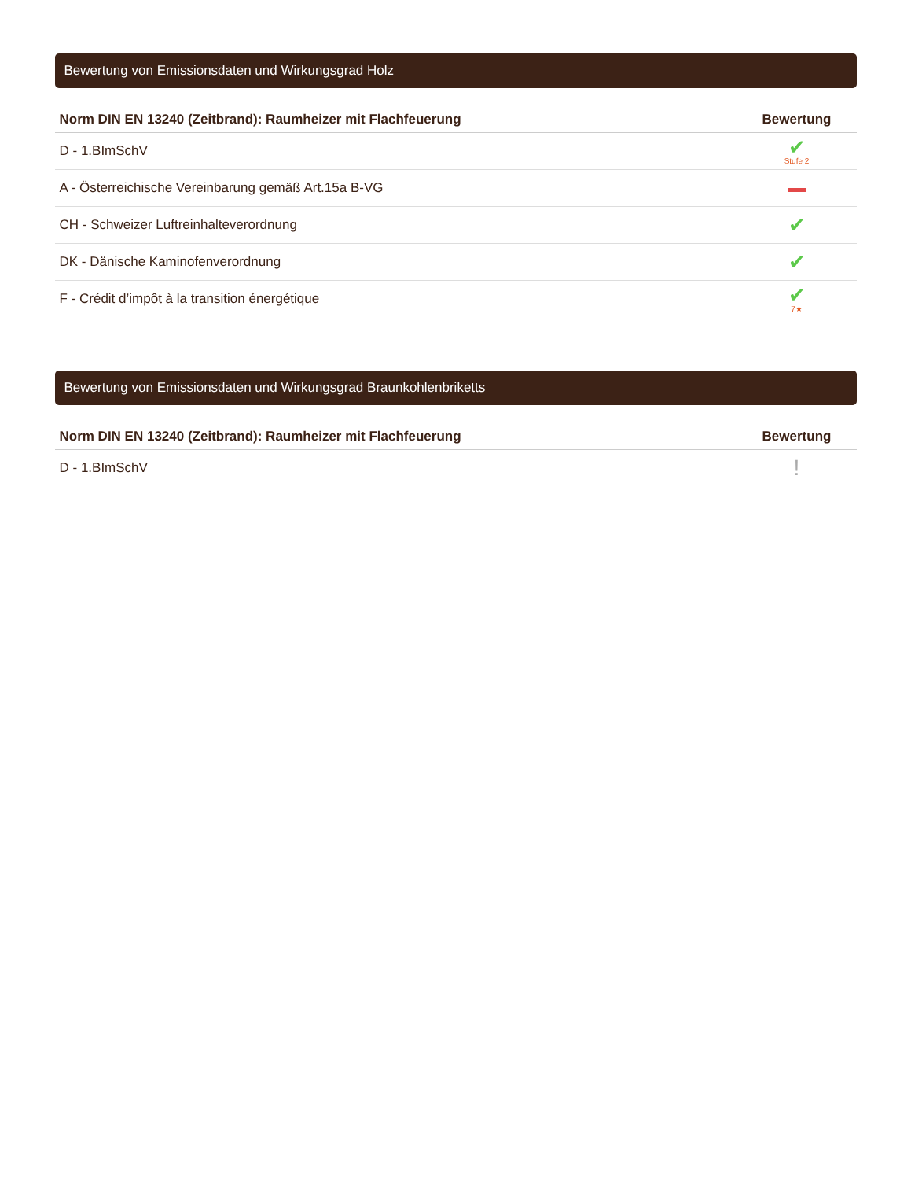Bewertung von Emissionsdaten und Wirkungsgrad Holz
| Norm DIN EN 13240 (Zeitbrand): Raumheizer mit Flachfeuerung | Bewertung |
| --- | --- |
| D - 1.BImSchV | ✔ Stufe 2 |
| A - Österreichische Vereinbarung gemäß Art.15a B-VG | |
| CH - Schweizer Luftreinhalteverordnung | ✔ |
| DK - Dänische Kaminofenverordnung | ✔ |
| F - Crédit d’impôt à la transition énergétique | ✔ 7★ |
Bewertung von Emissionsdaten und Wirkungsgrad Braunkohlenbriketts
| Norm DIN EN 13240 (Zeitbrand): Raumheizer mit Flachfeuerung | Bewertung |
| --- | --- |
| D - 1.BImSchV | ! |